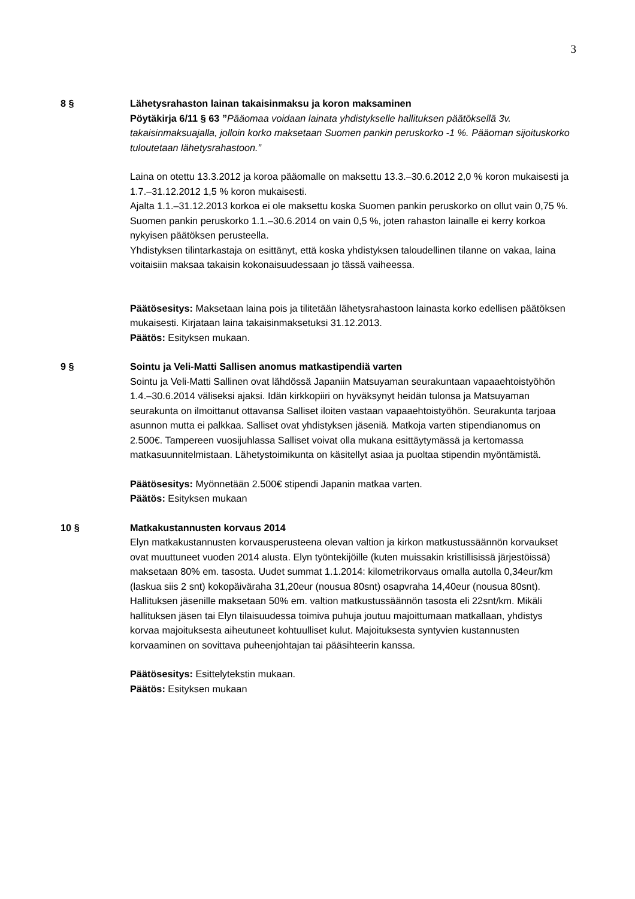3
8 § Lähetysrahaston lainan takaisinmaksu ja koron maksaminen
Pöytäkirja 6/11 § 63 ”Pääomaa voidaan lainata yhdistykselle hallituksen päätöksellä 3v. takaisinmaksuajalla, jolloin korko maksetaan Suomen pankin peruskorko -1 %. Pääoman sijoituskorko tuloutetaan lähetysrahastoon.”
Laina on otettu 13.3.2012 ja koroa pääomalle on maksettu 13.3.–30.6.2012 2,0 % koron mukaisesti ja 1.7.–31.12.2012 1,5 % koron mukaisesti.
Ajalta 1.1.–31.12.2013 korkoa ei ole maksettu koska Suomen pankin peruskorko on ollut vain 0,75 %. Suomen pankin peruskorko 1.1.–30.6.2014 on vain 0,5 %, joten rahaston lainalle ei kerry korkoa nykyisen päätöksen perusteella.
Yhdistyksen tilintarkastaja on esittänyt, että koska yhdistyksen taloudellinen tilanne on vakaa, laina voitaisiin maksaa takaisin kokonaisuudessaan jo tässä vaiheessa.
Päätösesitys: Maksetaan laina pois ja tilitetään lähetysrahastoon lainasta korko edellisen päätöksen mukaisesti. Kirjataan laina takaisinmaksetuksi 31.12.2013.
Päätös: Esityksen mukaan.
9 § Sointu ja Veli-Matti Sallisen anomus matkastipendiä varten
Sointu ja Veli-Matti Sallinen ovat lähdössä Japaniin Matsuyaman seurakuntaan vapaaehtoistyöhön 1.4.–30.6.2014 väliseksi ajaksi. Idän kirkkopiiri on hyväksynyt heidän tulonsa ja Matsuyaman seurakunta on ilmoittanut ottavansa Salliset iloiten vastaan vapaaehtoistyöhön. Seurakunta tarjoaa asunnon mutta ei palkkaa. Salliset ovat yhdistyksen jäseniä. Matkoja varten stipendianomus on 2.500€. Tampereen vuosijuhlassa Salliset voivat olla mukana esittäytymässä ja kertomassa matkasuunnitelmistaan. Lähetystoimikunta on käsitellyt asiaa ja puoltaa stipendin myöntämistä.
Päätösesitys: Myönnetään 2.500€ stipendi Japanin matkaa varten.
Päätös: Esityksen mukaan
10 § Matkakustannusten korvaus 2014
Elyn matkakustannusten korvausperusteena olevan valtion ja kirkon matkustussäännön korvaukset ovat muuttuneet vuoden 2014 alusta. Elyn työntekijöille (kuten muissakin kristillisissä järjestöissä) maksetaan 80% em. tasosta. Uudet summat 1.1.2014: kilometrikorvaus omalla autolla 0,34eur/km (laskua siis 2 snt) kokopäiväraha 31,20eur (nousua 80snt) osapvraha 14,40eur (nousua 80snt).
Hallituksen jäsenille maksetaan 50% em. valtion matkustussäännön tasosta eli 22snt/km. Mikäli hallituksen jäsen tai Elyn tilaisuudessa toimiva puhuja joutuu majoittumaan matkallaan, yhdistys korvaa majoituksesta aiheutuneet kohtuulliset kulut. Majoituksesta syntyvien kustannusten korvaaminen on sovittava puheenjohtajan tai pääsihteerin kanssa.
Päätösesitys: Esittelytekstin mukaan.
Päätös: Esityksen mukaan